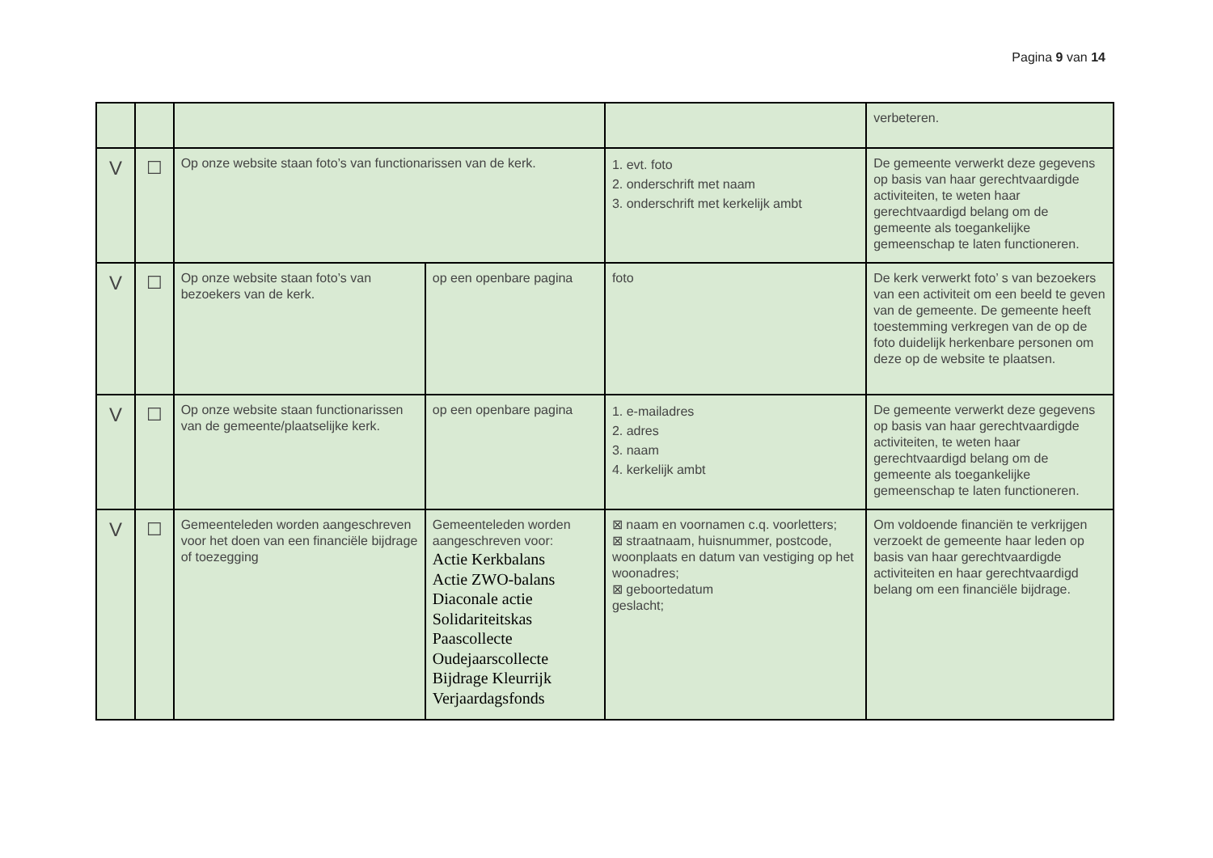Pagina 9 van 14
| | | | | | verbeteren. |
| V | ☐ | Op onze website staan foto’s van functionarissen van de kerk. | | 1. evt. foto 2. onderschrift met naam 3. onderschrift met kerkelijk ambt | De gemeente verwerkt deze gegevens op basis van haar gerechtvaardigde activiteiten, te weten haar gerechtvaardigd belang om de gemeente als toegankelijke gemeenschap te laten functioneren. |
| V | ☐ | Op onze website staan foto’s van bezoekers van de kerk. | op een openbare pagina | foto | De kerk verwerkt foto’ s van bezoekers van een activiteit om een beeld te geven van de gemeente. De gemeente heeft toestemming verkregen van de op de foto duidelijk herkenbare personen om deze op de website te plaatsen. |
| V | ☐ | Op onze website staan functionarissen van de gemeente/plaatselijke kerk. | op een openbare pagina | 1. e-mailadres 2. adres 3. naam 4. kerkelijk ambt | De gemeente verwerkt deze gegevens op basis van haar gerechtvaardigde activiteiten, te weten haar gerechtvaardigd belang om de gemeente als toegankelijke gemeenschap te laten functioneren. |
| V | ☐ | Gemeenteleden worden aangeschreven voor het doen van een financiële bijdrage of toezegging | Gemeenteleden worden aangeschreven voor: Actie Kerkbalans Actie ZWO-balans Diaconale actie Solidariteitskas Paascollecte Oudejaarscollecte Bijdrage Kleurrijk Verjaardagsfonds | ⊠ naam en voornamen c.q. voorletters; ⊠ straatnaam, huisnummer, postcode, woonplaats en datum van vestiging op het woonadres; ⊠ geboortedatum geslacht; | Om voldoende financiën te verkrijgen verzoekt de gemeente haar leden op basis van haar gerechtvaardigde activiteiten en haar gerechtvaardigd belang om een financiële bijdrage. |